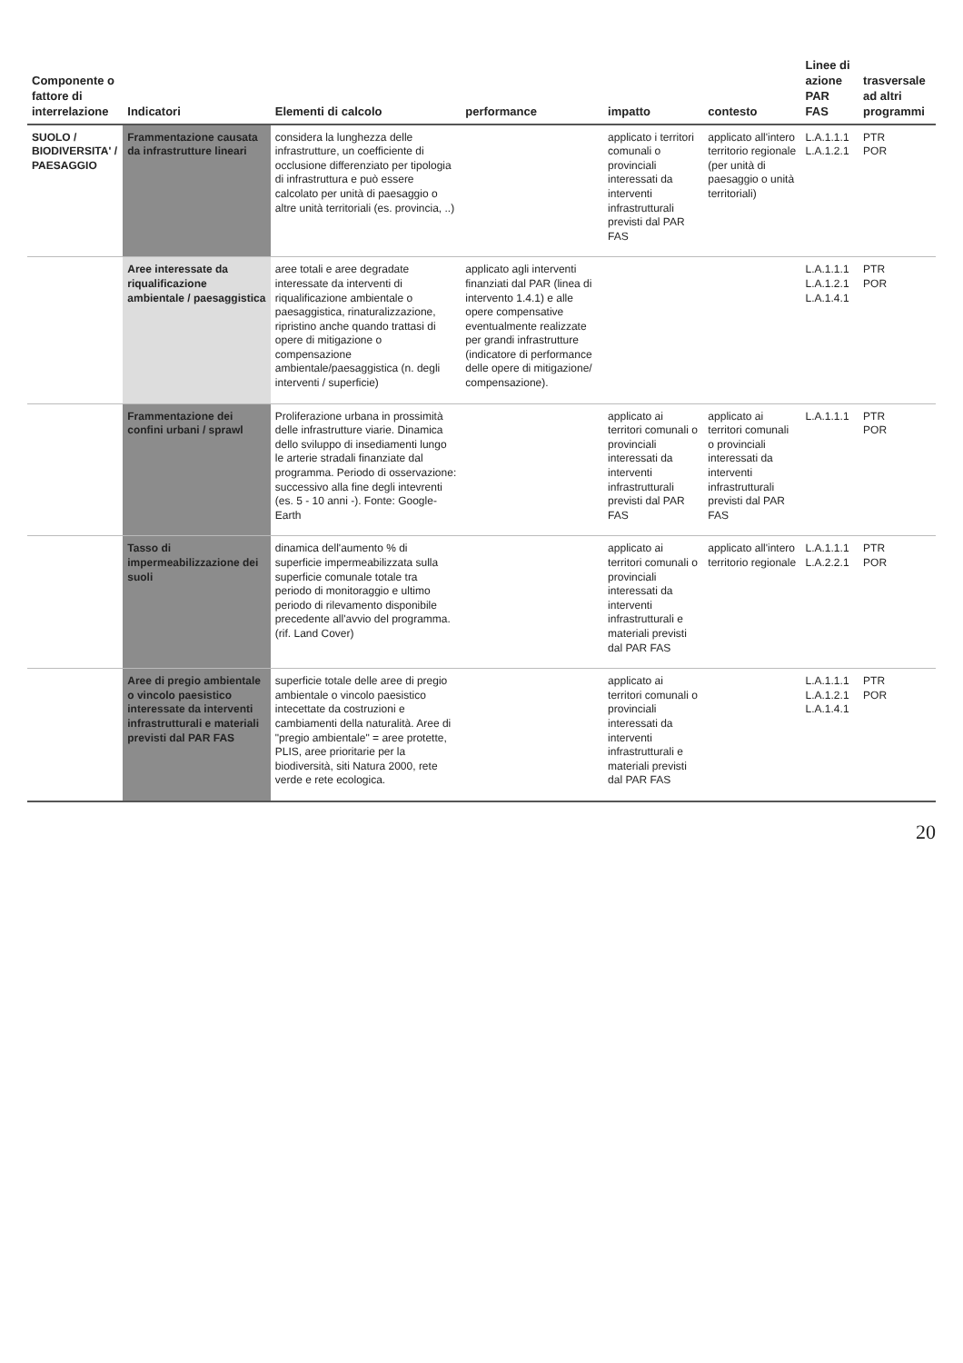| Componente o fattore di interrelazione | Indicatori | Elementi di calcolo | performance | impatto | contesto | Linee di azione PAR FAS | trasversale ad altri programmi |
| --- | --- | --- | --- | --- | --- | --- | --- |
| SUOLO / BIODIVERSITA' / PAESAGGIO | Frammentazione causata da infrastrutture lineari | considera la lunghezza delle infrastrutture, un coefficiente di occlusione differenziato per tipologia di infrastruttura e può essere calcolato per unità di paesaggio o altre unità territoriali (es. provincia, ..) | | applicato i territori comunali o provinciali interessati da interventi infrastrutturali previsti dal PAR FAS | applicato all'intero territorio regionale (per unità di paesaggio o unità territoriali) | L.A.1.1.1 L.A.1.2.1 | PTR POR |
| | Aree interessate da riqualificazione ambientale / paesaggistica | aree totali e aree degradate interessate da interventi di riqualificazione ambientale o paesaggistica, rinaturalizzazione, ripristino anche quando trattasi di opere di mitigazione o compensazione ambientale/paesaggistica (n. degli interventi / superficie) | applicato agli interventi finanziati dal PAR (linea di intervento 1.4.1) e alle opere compensative eventualmente realizzate per grandi infrastrutture (indicatore di performance delle opere di mitigazione/ compensazione). | | | L.A.1.1.1 L.A.1.2.1 L.A.1.4.1 | PTR POR |
| | Frammentazione dei confini urbani / sprawl | Proliferazione urbana in prossimità delle infrastrutture viarie. Dinamica dello sviluppo di insediamenti lungo le arterie stradali finanziate dal programma. Periodo di osservazione: successivo alla fine degli intevrenti (es. 5 - 10 anni -). Fonte: Google-Earth | | applicato ai territori comunali o provinciali interessati da interventi infrastrutturali previsti dal PAR FAS | applicato ai territori comunali o provinciali interessati da interventi infrastrutturali previsti dal PAR FAS | L.A.1.1.1 | PTR POR |
| | Tasso di impermeabilizzazione dei suoli | dinamica dell'aumento % di superficie impermeabilizzata sulla superficie comunale totale tra periodo di monitoraggio e ultimo periodo di rilevamento disponibile precedente all'avvio del programma. (rif. Land Cover) | | applicato ai territori comunali o provinciali interessati da interventi infrastrutturali e materiali previsti dal PAR FAS | applicato all'intero territorio regionale | L.A.1.1.1 L.A.2.2.1 | PTR POR |
| | Aree di pregio ambientale o vincolo paesistico interessate da interventi infrastrutturali e materiali previsti dal PAR FAS | superficie totale delle aree di pregio ambientale o vincolo paesistico intecettate da costruzioni e cambiamenti della naturalità. Aree di "pregio ambientale" = aree protette, PLIS, aree prioritarie per la biodiversità, siti Natura 2000, rete verde e rete ecologica. | | applicato ai territori comunali o provinciali interessati da interventi infrastrutturali e materiali previsti dal PAR FAS | | L.A.1.1.1 L.A.1.2.1 L.A.1.4.1 | PTR POR |
20